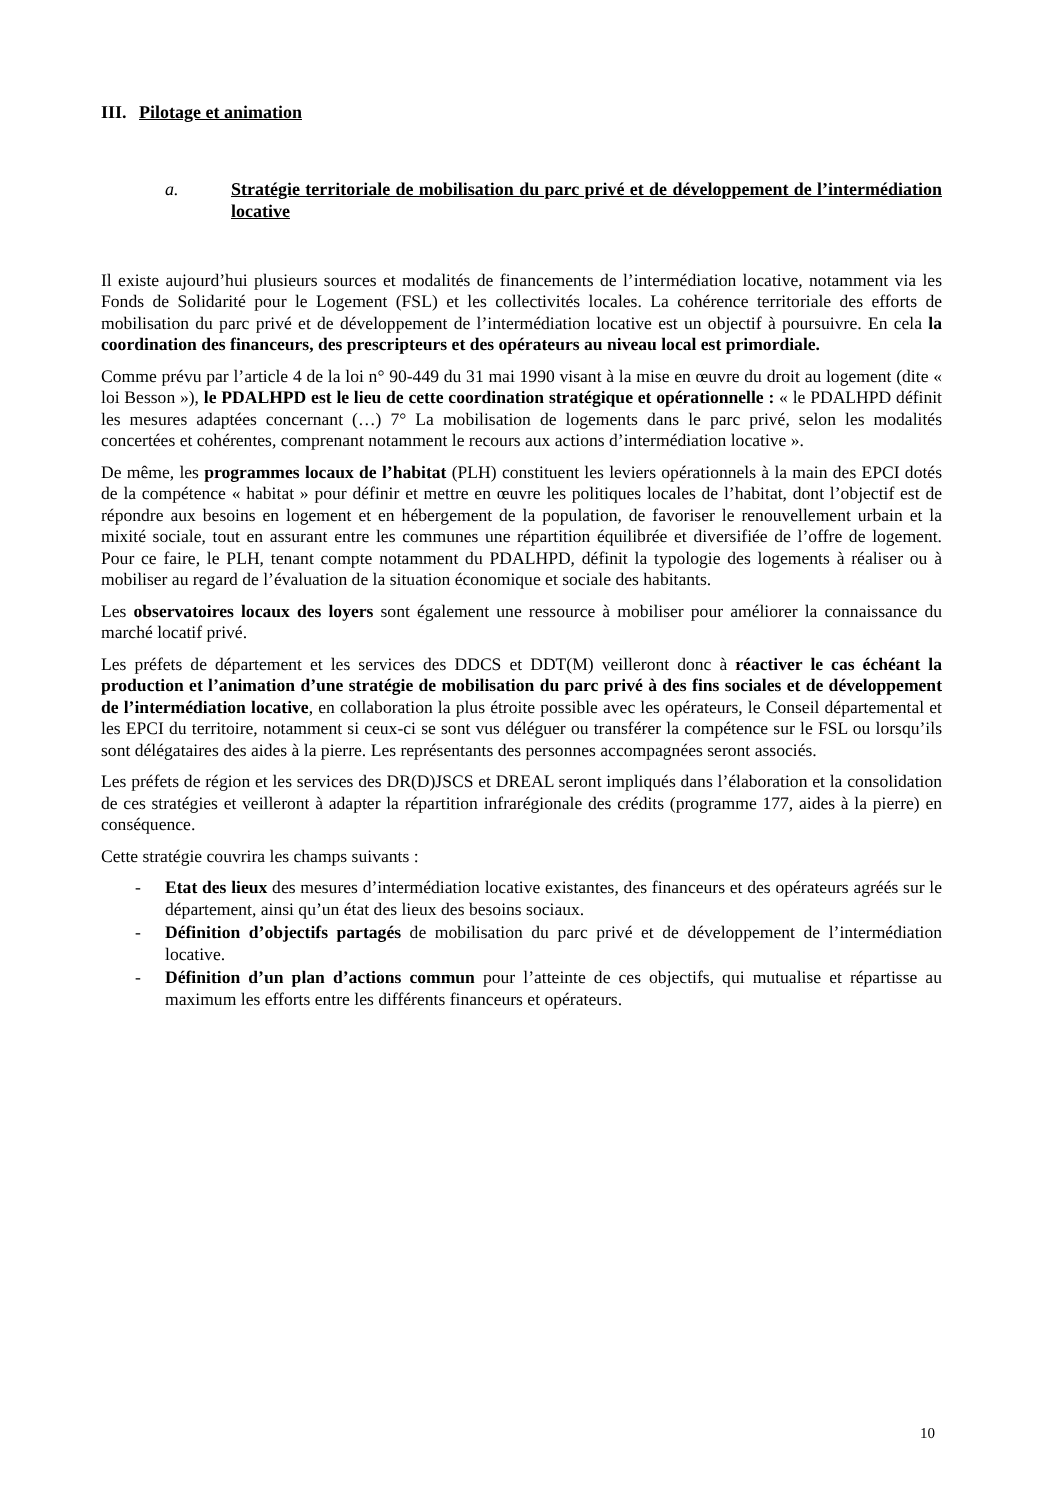III. Pilotage et animation
a. Stratégie territoriale de mobilisation du parc privé et de développement de l’intermédiation locative
Il existe aujourd’hui plusieurs sources et modalités de financements de l’intermédiation locative, notamment via les Fonds de Solidarité pour le Logement (FSL) et les collectivités locales. La cohérence territoriale des efforts de mobilisation du parc privé et de développement de l’intermédiation locative est un objectif à poursuivre. En cela la coordination des financeurs, des prescripteurs et des opérateurs au niveau local est primordiale.
Comme prévu par l’article 4 de la loi n° 90-449 du 31 mai 1990 visant à la mise en œuvre du droit au logement (dite « loi Besson »), le PDALHPD est le lieu de cette coordination stratégique et opérationnelle : « le PDALHPD définit les mesures adaptées concernant (…) 7° La mobilisation de logements dans le parc privé, selon les modalités concertées et cohérentes, comprenant notamment le recours aux actions d’intermédiation locative ».
De même, les programmes locaux de l’habitat (PLH) constituent les leviers opérationnels à la main des EPCI dotés de la compétence « habitat » pour définir et mettre en œuvre les politiques locales de l’habitat, dont l’objectif est de répondre aux besoins en logement et en hébergement de la population, de favoriser le renouvellement urbain et la mixité sociale, tout en assurant entre les communes une répartition équilibrée et diversifiée de l’offre de logement. Pour ce faire, le PLH, tenant compte notamment du PDALHPD, définit la typologie des logements à réaliser ou à mobiliser au regard de l’évaluation de la situation économique et sociale des habitants.
Les observatoires locaux des loyers sont également une ressource à mobiliser pour améliorer la connaissance du marché locatif privé.
Les préfets de département et les services des DDCS et DDT(M) veilleront donc à réactiver le cas échéant la production et l’animation d’une stratégie de mobilisation du parc privé à des fins sociales et de développement de l’intermédiation locative, en collaboration la plus étroite possible avec les opérateurs, le Conseil départemental et les EPCI du territoire, notamment si ceux-ci se sont vus déléguer ou transférer la compétence sur le FSL ou lorsqu’ils sont délégataires des aides à la pierre. Les représentants des personnes accompagnées seront associés.
Les préfets de région et les services des DR(D)JSCS et DREAL seront impliqués dans l’élaboration et la consolidation de ces stratégies et veilleront à adapter la répartition infrarégionale des crédits (programme 177, aides à la pierre) en conséquence.
Cette stratégie couvrira les champs suivants :
- Etat des lieux des mesures d’intermédiation locative existantes, des financeurs et des opérateurs agréés sur le département, ainsi qu’un état des lieux des besoins sociaux.
- Définition d’objectifs partagés de mobilisation du parc privé et de développement de l’intermédiation locative.
- Définition d’un plan d’actions commun pour l’atteinte de ces objectifs, qui mutualise et répartisse au maximum les efforts entre les différents financeurs et opérateurs.
10